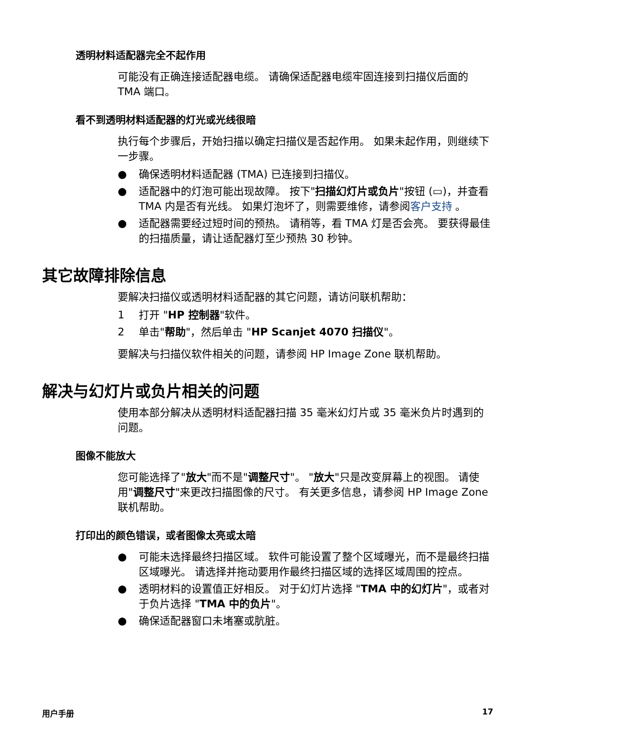透明材料适配器完全不起作用
可能没有正确连接适配器电缆。 请确保适配器电缆牢固连接到扫描仪后面的 TMA 端口。
看不到透明材料适配器的灯光或光线很暗
执行每个步骤后，开始扫描以确定扫描仪是否起作用。 如果未起作用，则继续下一步骤。
● 确保透明材料适配器 (TMA) 已连接到扫描仪。
● 适配器中的灯泡可能出现故障。 按下"扫描幻灯片或负片"按钮 (▭)，并查看 TMA 内是否有光线。 如果灯泡坏了，则需要维修，请参阅客户支持 。
● 适配器需要经过短时间的预热。 请稍等，看 TMA 灯是否会亮。 要获得最佳的扫描质量，请让适配器灯至少预热 30 秒钟。
其它故障排除信息
要解决扫描仪或透明材料适配器的其它问题，请访问联机帮助：
1 打开 "HP 控制器"软件。
2 单击"帮助"，然后单击 "HP Scanjet 4070 扫描仪"。
要解决与扫描仪软件相关的问题，请参阅 HP Image Zone 联机帮助。
解决与幻灯片或负片相关的问题
使用本部分解决从透明材料适配器扫描 35 毫米幻灯片或 35 毫米负片时遇到的问题。
图像不能放大
您可能选择了"放大"而不是"调整尺寸"。 "放大"只是改变屏幕上的视图。 请使用"调整尺寸"来更改扫描图像的尺寸。 有关更多信息，请参阅 HP Image Zone 联机帮助。
打印出的颜色错误，或者图像太亮或太暗
● 可能未选择最终扫描区域。 软件可能设置了整个区域曝光，而不是最终扫描区域曝光。 请选择并拖动要用作最终扫描区域的选择区域周围的控点。
● 透明材料的设置值正好相反。 对于幻灯片选择 "TMA 中的幻灯片"，或者对于负片选择 "TMA 中的负片"。
● 确保适配器窗口未堵塞或肮脏。
用户手册 17